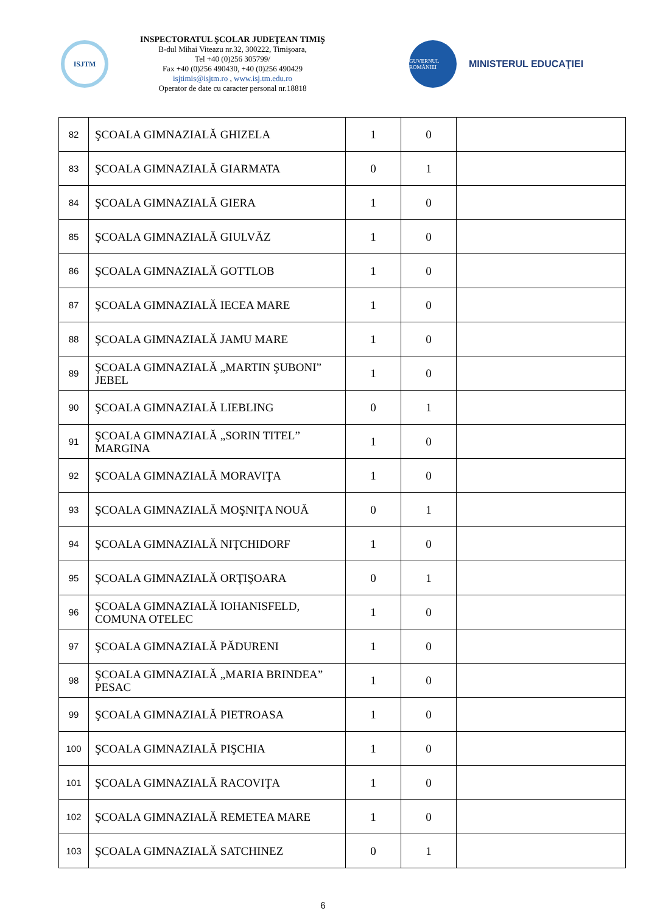ISJTM
INSPECTORATUL ŞCOLAR JUDEŢEAN TIMIŞ
B-dul Mihai Viteazu nr.32, 300222, Timişoara,
Tel +40 (0)256 305799/
Fax +40 (0)256 490430, +40 (0)256 490429
isjtimis@isjtm.ro , www.isj.tm.edu.ro
Operator de date cu caracter personal nr.18818
GUVERNUL ROMÂNIEI
MINISTERUL EDUCAŢIEI
| 82 | ŞCOALA GIMNAZIALĂ GHIZELA | 1 | 0 | |
| 83 | ŞCOALA GIMNAZIALĂ GIARMATA | 0 | 1 | |
| 84 | ŞCOALA GIMNAZIALĂ GIERA | 1 | 0 | |
| 85 | ŞCOALA GIMNAZIALĂ GIULVĂZ | 1 | 0 | |
| 86 | ŞCOALA GIMNAZIALĂ GOTTLOB | 1 | 0 | |
| 87 | ŞCOALA GIMNAZIALĂ IECEA MARE | 1 | 0 | |
| 88 | ŞCOALA GIMNAZIALĂ JAMU MARE | 1 | 0 | |
| 89 | ŞCOALA GIMNAZIALĂ „MARTIN ŞUBONI” JEBEL | 1 | 0 | |
| 90 | ŞCOALA GIMNAZIALĂ LIEBLING | 0 | 1 | |
| 91 | ŞCOALA GIMNAZIALĂ „SORIN TITEL” MARGINA | 1 | 0 | |
| 92 | ŞCOALA GIMNAZIALĂ MORAVIŢA | 1 | 0 | |
| 93 | ŞCOALA GIMNAZIALĂ MOŞNIŢA NOUĂ | 0 | 1 | |
| 94 | ŞCOALA GIMNAZIALĂ NIŢCHIDORF | 1 | 0 | |
| 95 | ŞCOALA GIMNAZIALĂ ORŢIŞOARA | 0 | 1 | |
| 96 | ŞCOALA GIMNAZIALĂ IOHANISFELD, COMUNA OTELEC | 1 | 0 | |
| 97 | ŞCOALA GIMNAZIALĂ PĂDURENI | 1 | 0 | |
| 98 | ŞCOALA GIMNAZIALĂ „MARIA BRINDEA” PESAC | 1 | 0 | |
| 99 | ŞCOALA GIMNAZIALĂ PIETROASA | 1 | 0 | |
| 100 | ŞCOALA GIMNAZIALĂ PIŞCHIA | 1 | 0 | |
| 101 | ŞCOALA GIMNAZIALĂ RACOVIŢA | 1 | 0 | |
| 102 | ŞCOALA GIMNAZIALĂ REMETEA MARE | 1 | 0 | |
| 103 | ŞCOALA GIMNAZIALĂ SATCHINEZ | 0 | 1 | |
6